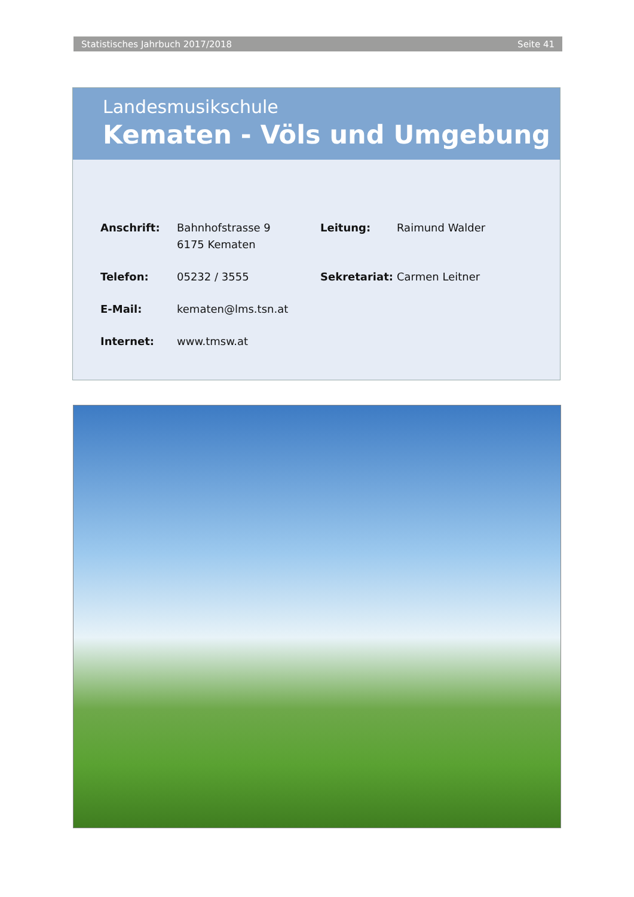Statistisches Jahrbuch 2017/2018 Seite 41
Landesmusikschule
Kematen - Völs und Umgebung
| Anschrift: | Bahnhofstrasse 9 6175 Kematen | Leitung: | Raimund Walder |
| Telefon: | 05232 / 3555 | Sekretariat: | Carmen Leitner |
| E-Mail: | kematen@lms.tsn.at | | |
| Internet: | www.tmsw.at | | |